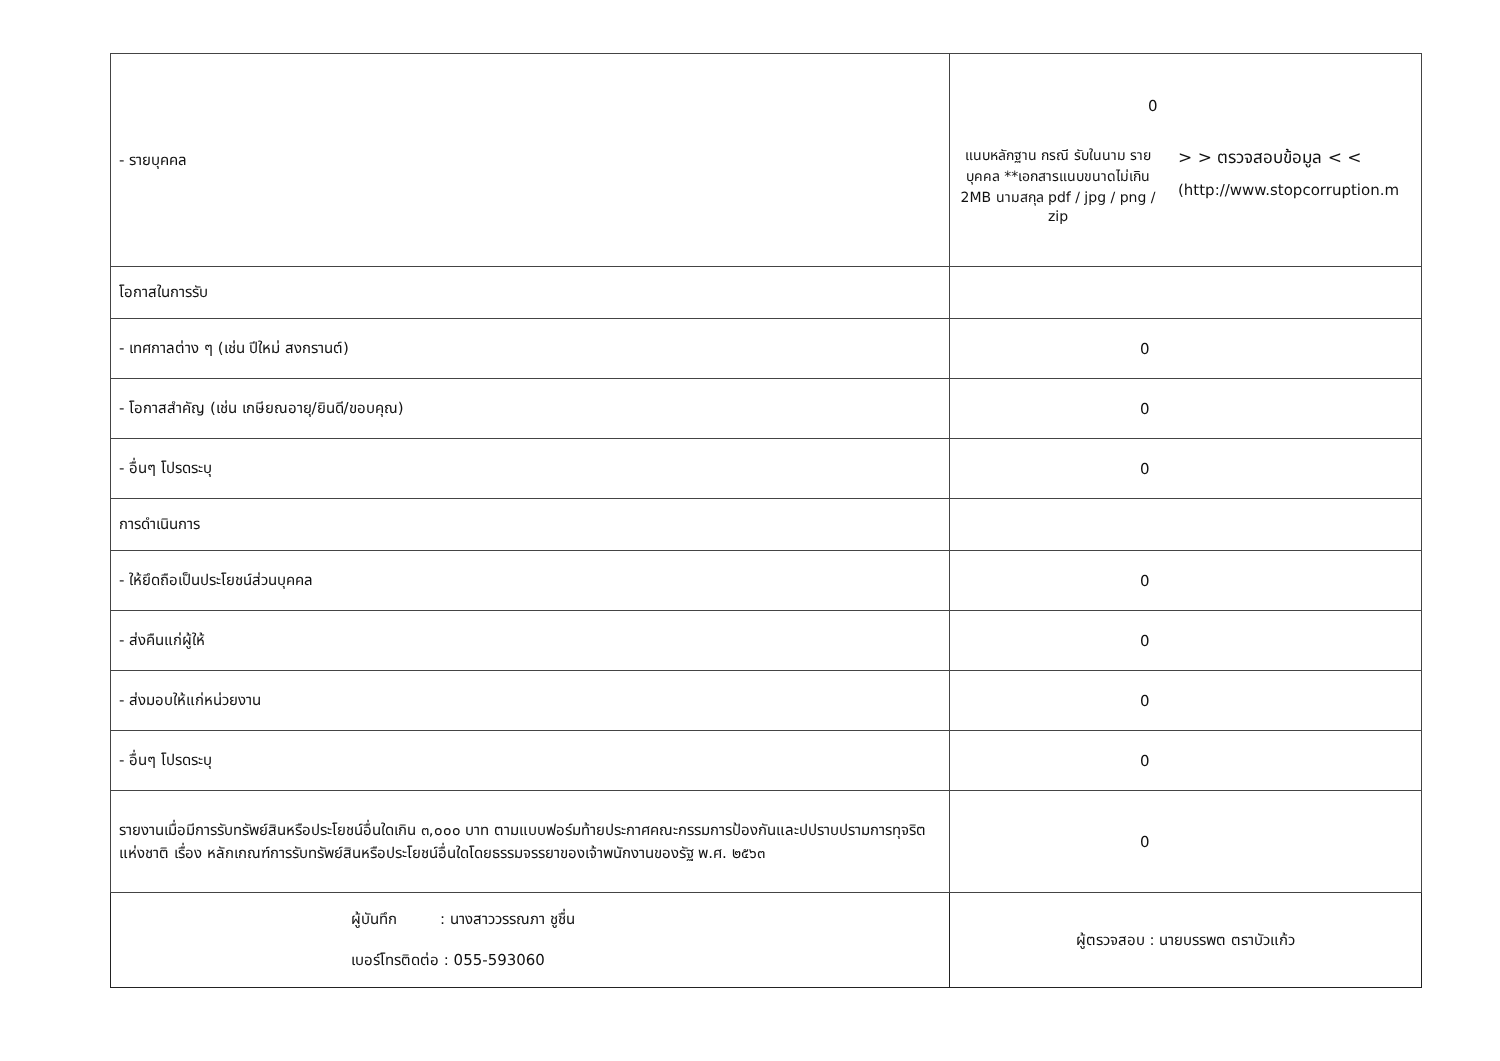| - รายบุคคล | 0 แนบหลักฐาน กรณี รับในนาม รายบุคคล **เอกสารแนบขนาดไม่เกิน 2MB นามสกุล pdf / jpg / png / zip > > ตรวจสอบข้อมูล < < (http://www.stopcorruption.m |
| โอกาสในการรับ | |
| - เทศกาลต่าง ๆ (เช่น ปีใหม่ สงกรานต์) | 0 |
| - โอกาสสำคัญ (เช่น เกษียณอายุ/ยินดี/ขอบคุณ) | 0 |
| - อื่นๆ โปรดระบุ | 0 |
| การดำเนินการ | |
| - ให้ยึดถือเป็นประโยชน์ส่วนบุคคล | 0 |
| - ส่งคืนแก่ผู้ให้ | 0 |
| - ส่งมอบให้แก่หน่วยงาน | 0 |
| - อื่นๆ โปรดระบุ | 0 |
| รายงานเมื่อมีการรับทรัพย์สินหรือประโยชน์อื่นใดเกิน ๓,๐๐๐ บาท ตามแบบฟอร์มท้ายประกาศคณะกรรมการป้องกันและปปราบปรามการทุจริตแห่งชาติ เรื่อง หลักเกณฑ์การรับทรัพย์สินหรือประโยชน์อื่นใดโดยธรรมจรรยาของเจ้าพนักงานของรัฐ พ.ศ. ๒๕๖๓ | 0 |
| ผู้บันทึก : นางสาววรรณภา ชูชื่น เบอร์โทรติดต่อ : 055-593060 | ผู้ตรวจสอบ : นายบรรพต ตราบัวแก้ว |